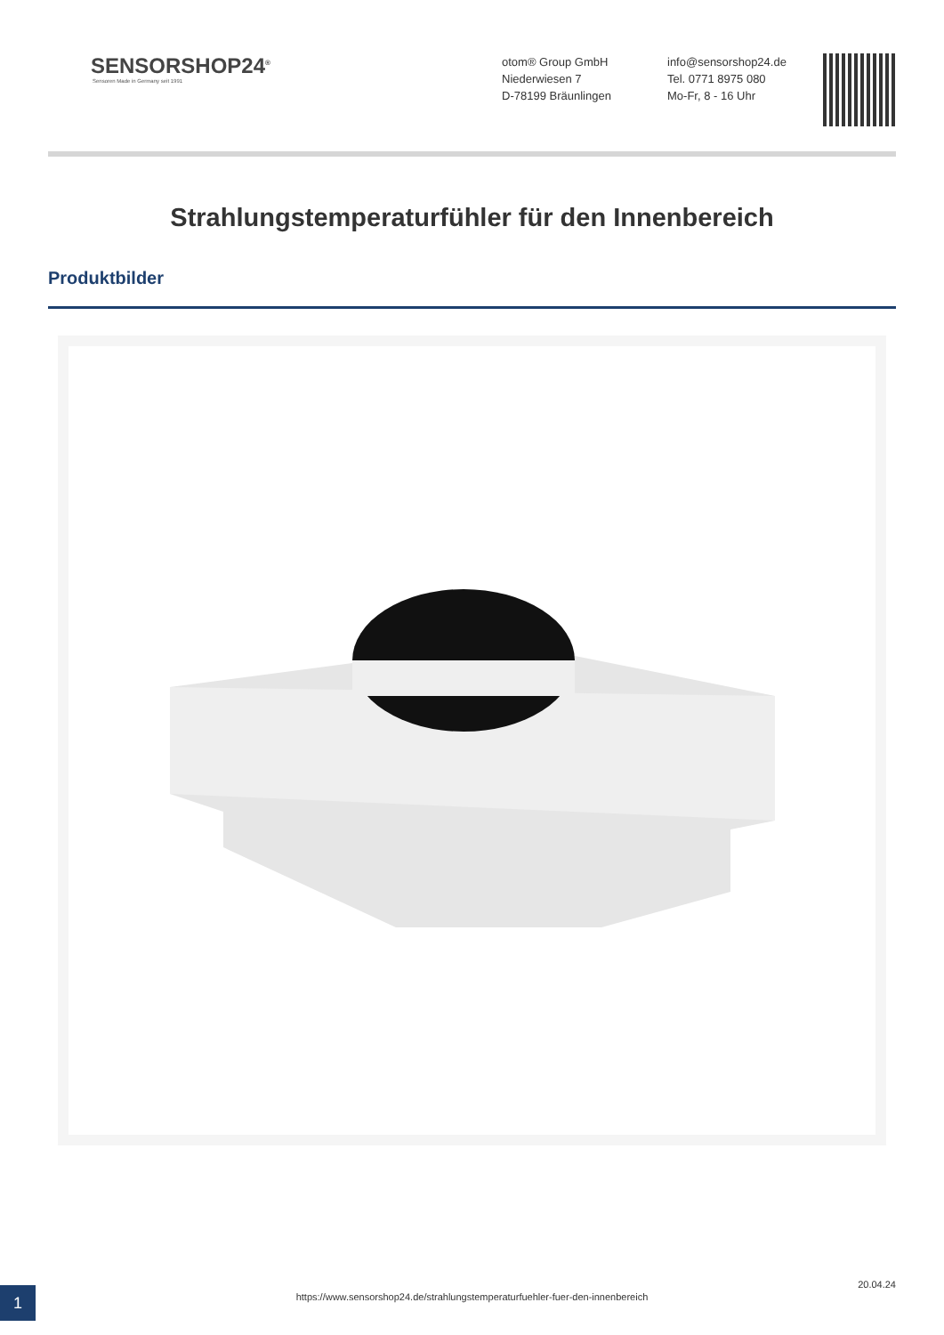SENSORSHOP24<sup>®</sup>
Sensoren Made in Germany seit 1991
otom® Group GmbH
Niederwiesen 7
D-78199 Bräunlingen
info@sensorshop24.de
Tel. 0771 8975 080
Mo-Fr, 8 - 16 Uhr
Strahlungstemperaturfühler für den Innenbereich
Produktbilder
1
20.04.24
https://www.sensorshop24.de/strahlungstemperaturfuehler-fuer-den-innenbereich